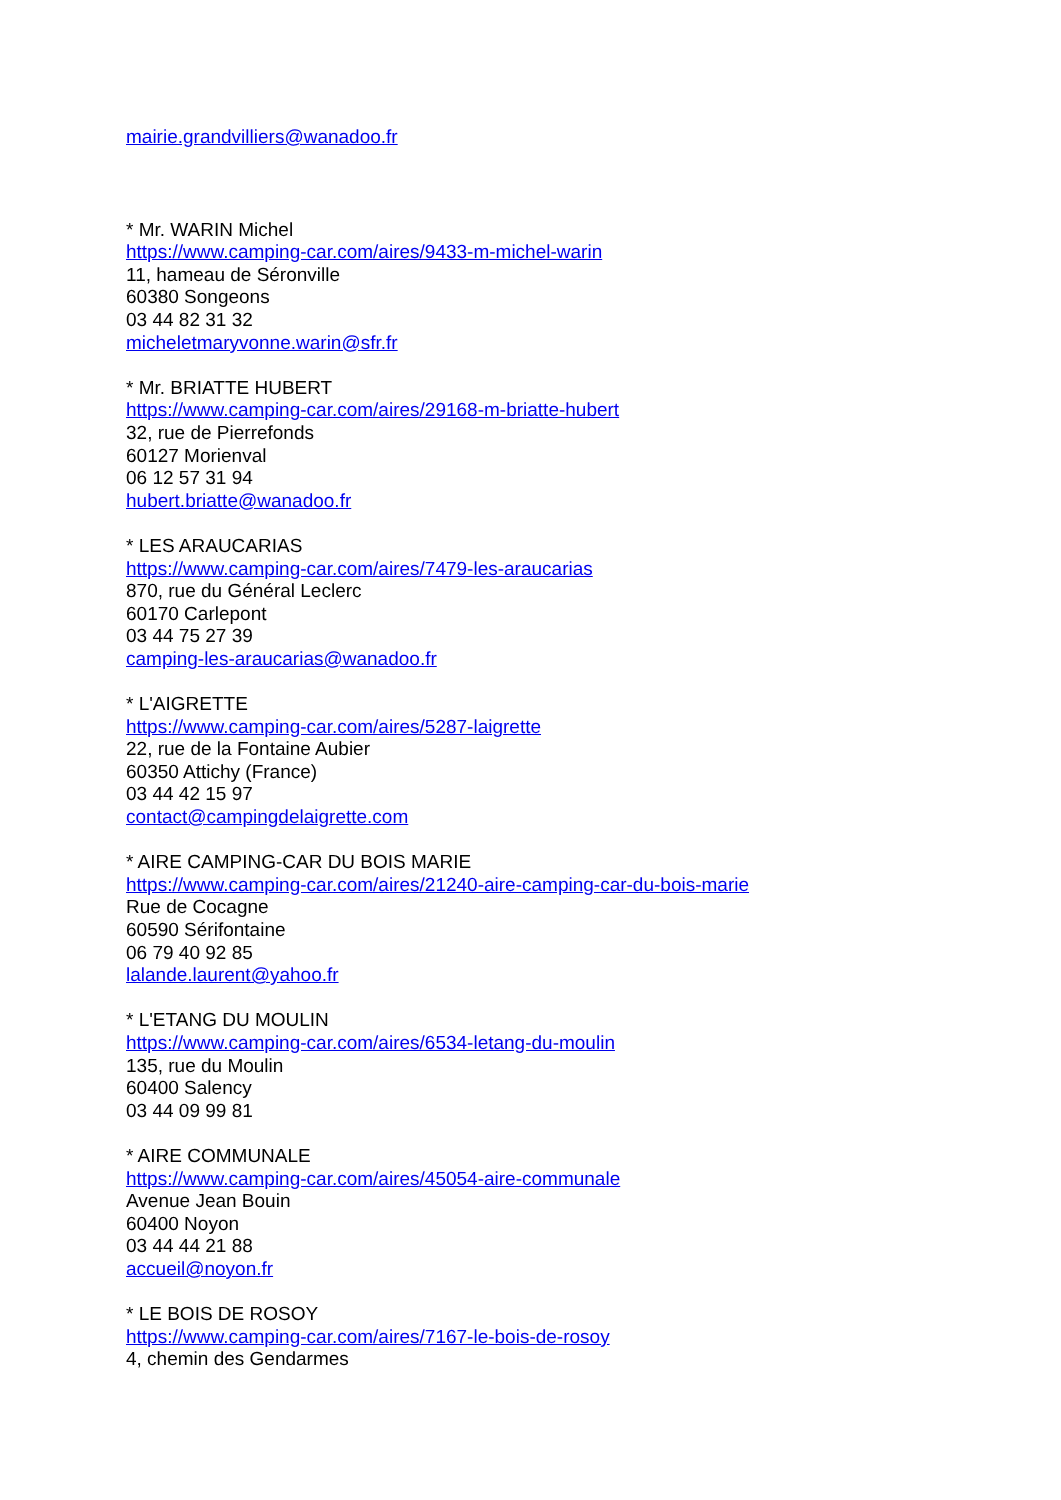mairie.grandvilliers@wanadoo.fr
* Mr. WARIN Michel
https://www.camping-car.com/aires/9433-m-michel-warin
11, hameau de Séronville
60380 Songeons
03 44 82 31 32
micheletmaryvonne.warin@sfr.fr
* Mr. BRIATTE HUBERT
https://www.camping-car.com/aires/29168-m-briatte-hubert
32, rue de Pierrefonds
60127 Morienval
06 12 57 31 94
hubert.briatte@wanadoo.fr
* LES ARAUCARIAS
https://www.camping-car.com/aires/7479-les-araucarias
870, rue du Général Leclerc
60170 Carlepont
03 44 75 27 39
camping-les-araucarias@wanadoo.fr
* L'AIGRETTE
https://www.camping-car.com/aires/5287-laigrette
22, rue de la Fontaine Aubier
60350 Attichy (France)
03 44 42 15 97
contact@campingdelaigrette.com
* AIRE CAMPING-CAR DU BOIS MARIE
https://www.camping-car.com/aires/21240-aire-camping-car-du-bois-marie
Rue de Cocagne
60590 Sérifontaine
06 79 40 92 85
lalande.laurent@yahoo.fr
* L'ETANG DU MOULIN
https://www.camping-car.com/aires/6534-letang-du-moulin
135, rue du Moulin
60400 Salency
03 44 09 99 81
* AIRE COMMUNALE
https://www.camping-car.com/aires/45054-aire-communale
Avenue Jean Bouin
60400 Noyon
03 44 44 21 88
accueil@noyon.fr
* LE BOIS DE ROSOY
https://www.camping-car.com/aires/7167-le-bois-de-rosoy
4, chemin des Gendarmes